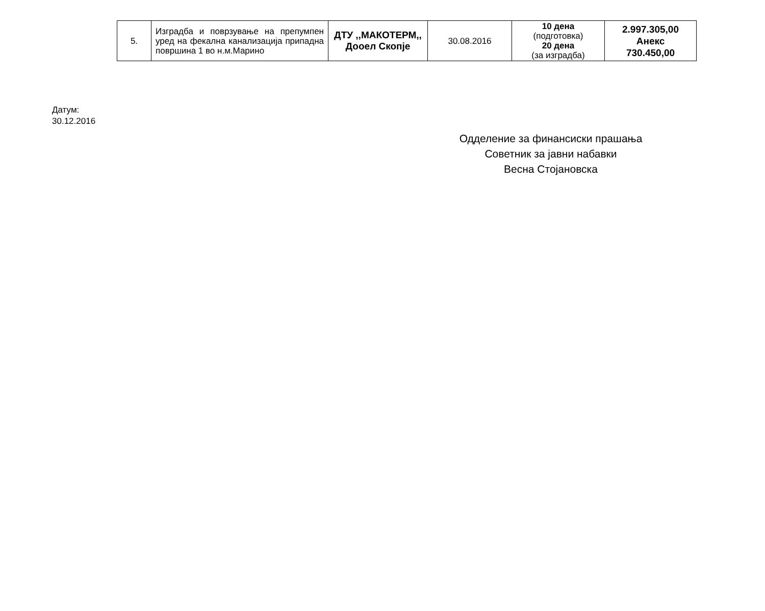| 5. | Изградба и поврзување на препумпен уред на фекална канализација припадна површина 1 во н.м.Марино | ДТУ ,,МАКОТЕРМ,, Дооел Скопје | 30.08.2016 | 10 дена (подготовка) 20 дена (за изградба) | 2.997.305,00 Анекс 730.450,00 |
Датум:
30.12.2016
Одделение за финансиски прашања
Советник за јавни набавки
Весна Стојановска